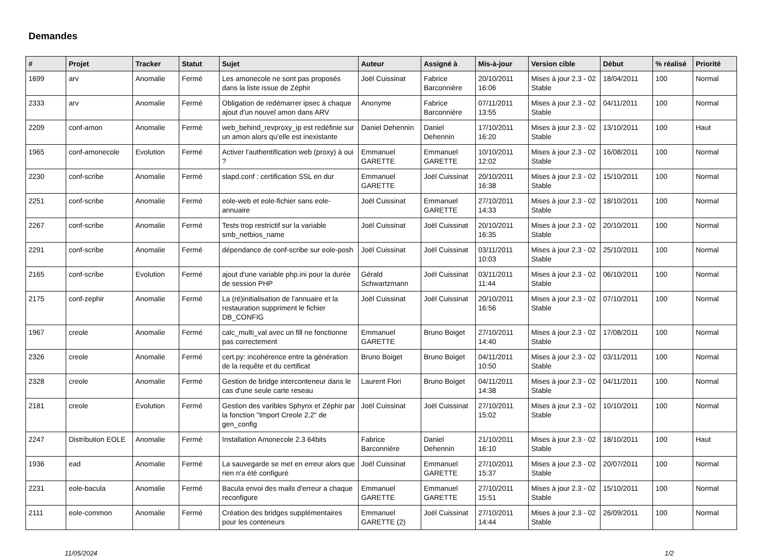Demandes
| # | Projet | Tracker | Statut | Sujet | Auteur | Assigné à | Mis-à-jour | Version cible | Début | % réalisé | Priorité |
| --- | --- | --- | --- | --- | --- | --- | --- | --- | --- | --- | --- |
| 1699 | arv | Anomalie | Fermé | Les amonecole ne sont pas proposés dans la liste issue de Zéphir | Joël Cuissinat | Fabrice Barconnière | 20/10/2011 16:06 | Mises à jour 2.3 - 02 Stable | 18/04/2011 | 100 | Normal |
| 2333 | arv | Anomalie | Fermé | Obligation de redémarrer ipsec à chaque ajout d'un nouvel amon dans ARV | Anonyme | Fabrice Barconnière | 07/11/2011 13:55 | Mises à jour 2.3 - 02 Stable | 04/11/2011 | 100 | Normal |
| 2209 | conf-amon | Anomalie | Fermé | web_behind_revproxy_ip est redéfinie sur un amon alors qu’elle est inexistante | Daniel Dehennin | Daniel Dehennin | 17/10/2011 16:20 | Mises à jour 2.3 - 02 Stable | 13/10/2011 | 100 | Haut |
| 1965 | conf-amonecole | Evolution | Fermé | Activer l'authentification web (proxy) à oui ? | Emmanuel GARETTE | Emmanuel GARETTE | 10/10/2011 12:02 | Mises à jour 2.3 - 02 Stable | 16/08/2011 | 100 | Normal |
| 2230 | conf-scribe | Anomalie | Fermé | slapd.conf : certification SSL en dur | Emmanuel GARETTE | Joël Cuissinat | 20/10/2011 16:38 | Mises à jour 2.3 - 02 Stable | 15/10/2011 | 100 | Normal |
| 2251 | conf-scribe | Anomalie | Fermé | eole-web et eole-fichier sans eole-annuaire | Joël Cuissinat | Emmanuel GARETTE | 27/10/2011 14:33 | Mises à jour 2.3 - 02 Stable | 18/10/2011 | 100 | Normal |
| 2267 | conf-scribe | Anomalie | Fermé | Tests trop restrictif sur la variable smb_netbios_name | Joël Cuissinat | Joël Cuissinat | 20/10/2011 16:35 | Mises à jour 2.3 - 02 Stable | 20/10/2011 | 100 | Normal |
| 2291 | conf-scribe | Anomalie | Fermé | dépendance de conf-scribe sur eole-posh | Joël Cuissinat | Joël Cuissinat | 03/11/2011 10:03 | Mises à jour 2.3 - 02 Stable | 25/10/2011 | 100 | Normal |
| 2165 | conf-scribe | Evolution | Fermé | ajout d'une variable php.ini pour la durée de session PHP | Gérald Schwartzmann | Joël Cuissinat | 03/11/2011 11:44 | Mises à jour 2.3 - 02 Stable | 06/10/2011 | 100 | Normal |
| 2175 | conf-zephir | Anomalie | Fermé | La (ré)initialisation de l'annuaire et la restauration suppriment le fichier DB_CONFIG | Joël Cuissinat | Joël Cuissinat | 20/10/2011 16:56 | Mises à jour 2.3 - 02 Stable | 07/10/2011 | 100 | Normal |
| 1967 | creole | Anomalie | Fermé | calc_multi_val avec un fill ne fonctionne pas correctement | Emmanuel GARETTE | Bruno Boiget | 27/10/2011 14:40 | Mises à jour 2.3 - 02 Stable | 17/08/2011 | 100 | Normal |
| 2326 | creole | Anomalie | Fermé | cert.py: incohérence entre la génération de la requête et du certificat | Bruno Boiget | Bruno Boiget | 04/11/2011 10:50 | Mises à jour 2.3 - 02 Stable | 03/11/2011 | 100 | Normal |
| 2328 | creole | Anomalie | Fermé | Gestion de bridge interconteneur dans le cas d'une seule carte reseau | Laurent Flori | Bruno Boiget | 04/11/2011 14:38 | Mises à jour 2.3 - 02 Stable | 04/11/2011 | 100 | Normal |
| 2181 | creole | Evolution | Fermé | Gestion des varibles Sphynx et Zéphir par la fonction "Import Creole 2.2" de gen_config | Joël Cuissinat | Joël Cuissinat | 27/10/2011 15:02 | Mises à jour 2.3 - 02 Stable | 10/10/2011 | 100 | Normal |
| 2247 | Distribution EOLE | Anomalie | Fermé | Installation Amonecole 2.3 64bits | Fabrice Barconnière | Daniel Dehennin | 21/10/2011 16:10 | Mises à jour 2.3 - 02 Stable | 18/10/2011 | 100 | Haut |
| 1936 | ead | Anomalie | Fermé | La sauvegarde se met en erreur alors que rien n'a été configuré | Joël Cuissinat | Emmanuel GARETTE | 27/10/2011 15:37 | Mises à jour 2.3 - 02 Stable | 20/07/2011 | 100 | Normal |
| 2231 | eole-bacula | Anomalie | Fermé | Bacula envoi des mails d'erreur a chaque reconfigure | Emmanuel GARETTE | Emmanuel GARETTE | 27/10/2011 15:51 | Mises à jour 2.3 - 02 Stable | 15/10/2011 | 100 | Normal |
| 2111 | eole-common | Anomalie | Fermé | Création des bridges supplémentaires pour les conteneurs | Emmanuel GARETTE (2) | Joël Cuissinat | 27/10/2011 14:44 | Mises à jour 2.3 - 02 Stable | 26/09/2011 | 100 | Normal |
11/05/2024 1/2